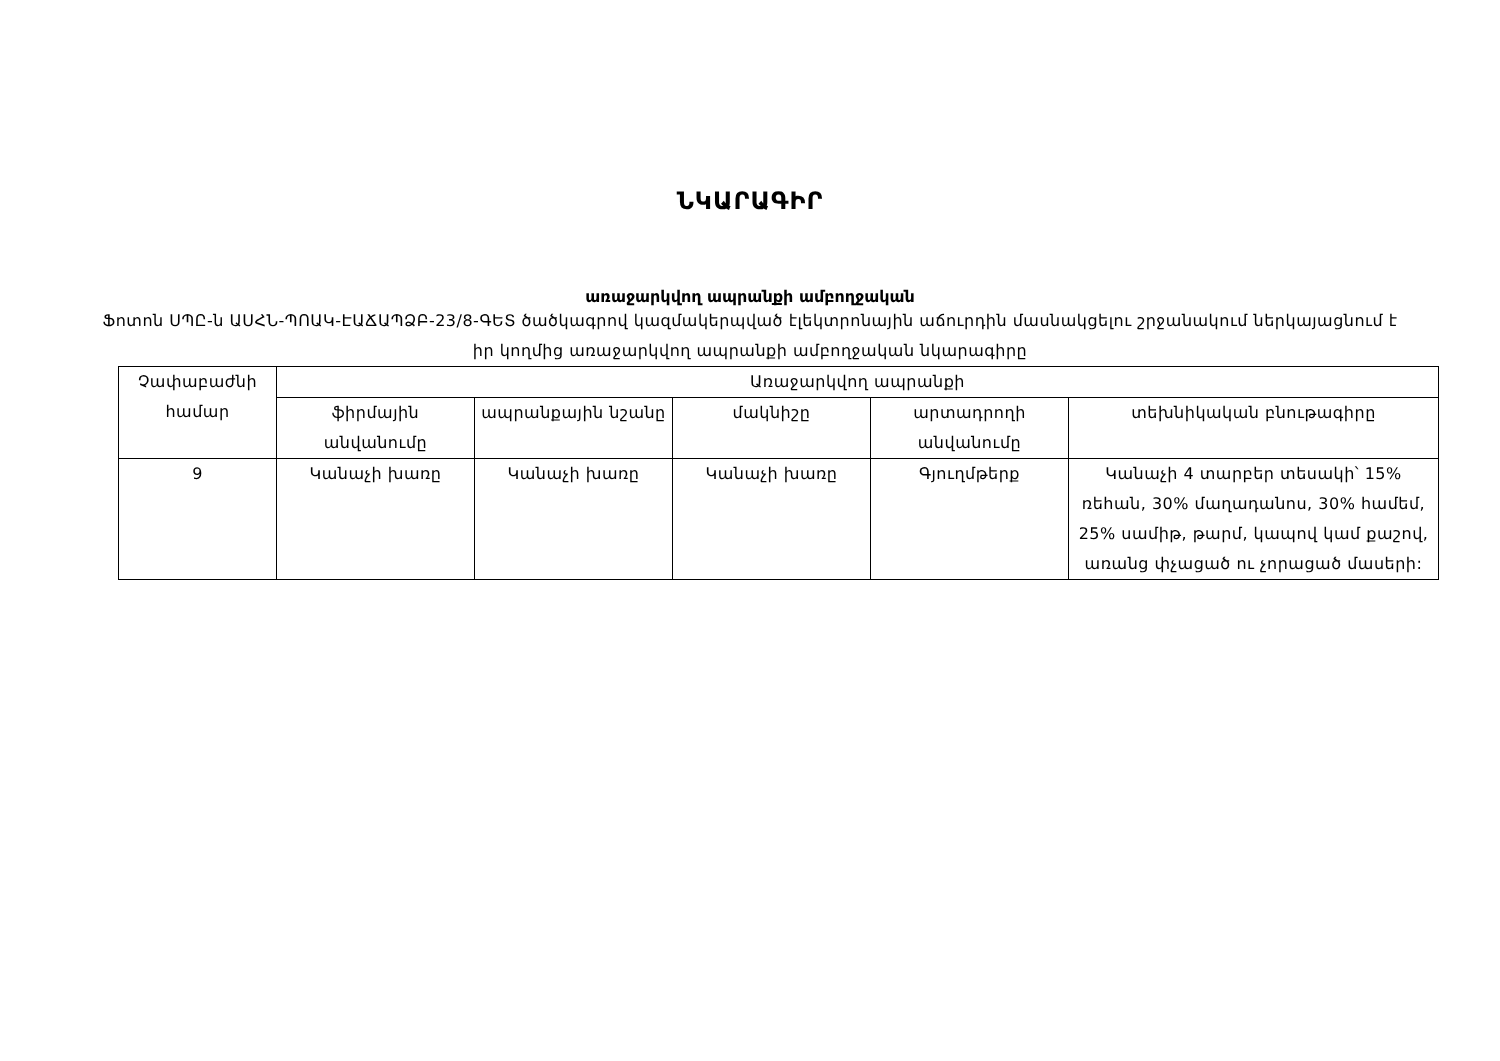ՆԿԱՐԱԳԻՐ
առաջարկվող ապրանքի ամբողջական
Ֆոտոն ՍՊԸ-ն ԱՍՀՆ-ՊՈԱԿ-ԷԱՃԱՊՁԲ-23/8-ԳԵՏ ծածկագրով կազմակերպված էլեկտրոնային աճուրդին մասնակցելու շրջանակում ներկայացնում է իր կողմից առաջարկվող ապրանքի ամբողջական նկարագիրը
| Չափաբաժնի համար | Առաջարկվող ապրանքի | | | | |
| --- | --- | --- | --- | --- | --- |
| | ֆիրմային անվանումը | ապրանքային նշանը | մակնիշը | արտադրողի անվանումը | տեխնիկական բնութագիրը |
| 9 | Կանաչի խառը | Կանաչի խառը | Կանաչի խառը | Գյուղմթերք | Կանաչի 4 տարբեր տեսակի՝ 15% ռեհան, 30% մաղադանոս, 30% համեմ, 25% սամիթ, թարմ, կապով կամ քաշով, առանց փչացած ու չորացած մասերի: |